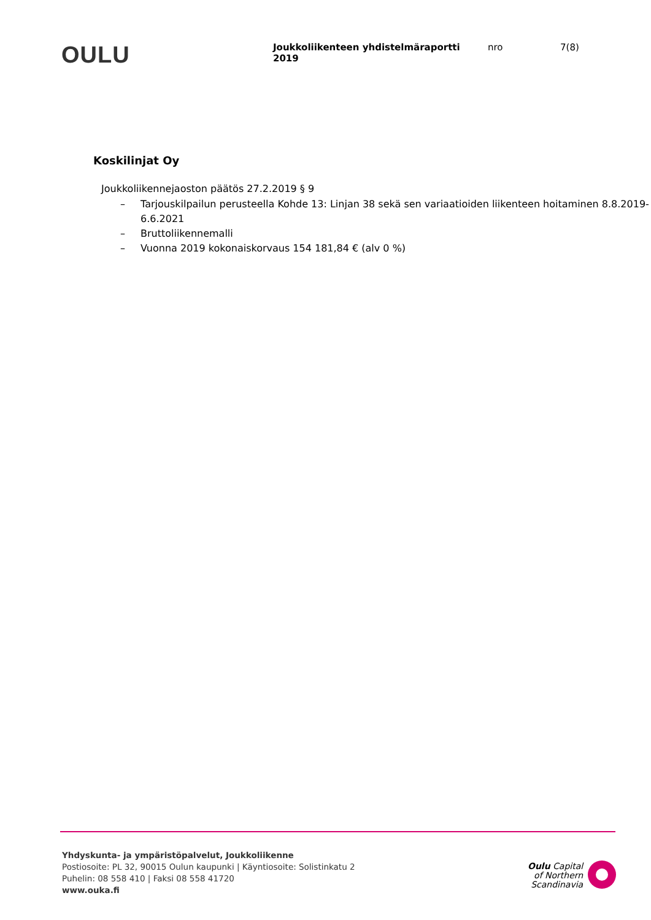OULU
Joukkoliikenteen yhdistelmäraportti 2019
nro 7(8)
Koskilinjat Oy
Joukkoliikennejaoston päätös 27.2.2019 § 9
– Tarjouskilpailun perusteella Kohde 13: Linjan 38 sekä sen variaatioiden liikenteen hoitaminen 8.8.2019-6.6.2021
– Bruttoliikennemalli
– Vuonna 2019 kokonaiskorvaus 154 181,84 € (alv 0 %)
Yhdyskunta- ja ympäristöpalvelut, Joukkoliikenne
Postiosoite: PL 32, 90015 Oulun kaupunki | Käyntiosoite: Solistinkatu 2
Puhelin: 08 558 410 | Faksi 08 558 41720
www.ouka.fi
Oulu Capital
of Northern
Scandinavia